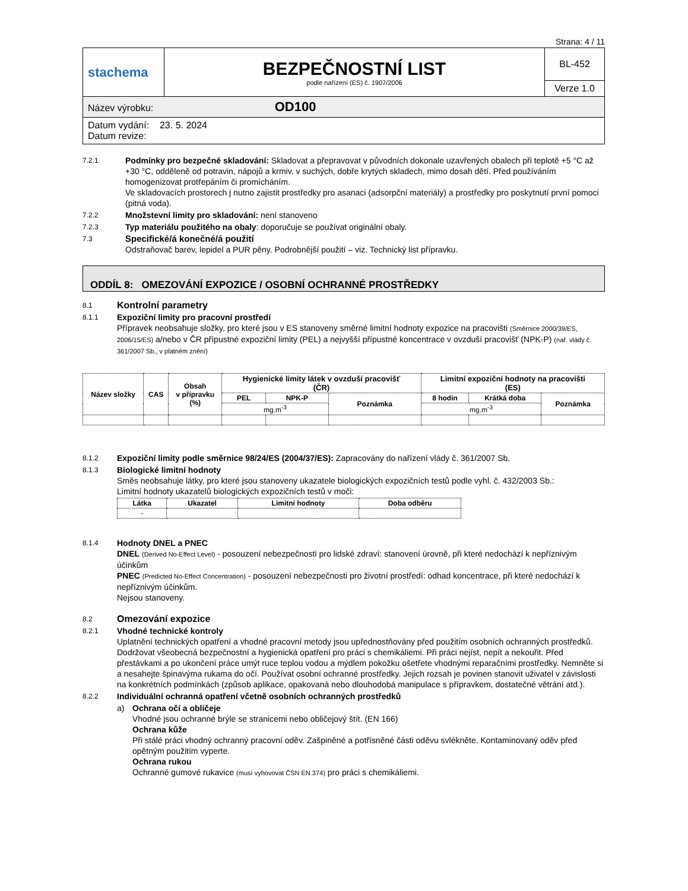Strana: 4 / 11
| stachema | BEZPEČNOSTNÍ LIST podle nařízení (ES) č. 1907/2006 | BL-452 |
| | | Verze 1.0 |
| Název výrobku: OD100 | | |
| Datum vydání: 23. 5. 2024 Datum revize: | | |
7.2.1 Podmínky pro bezpečné skladování: Skladovat a přepravovat v původních dokonale uzavřených obalech při teplotě +5 °C až +30 °C, odděleně od potravin, nápojů a krmiv, v suchých, dobře krytých skladech, mimo dosah dětí. Před používáním homogenizovat protřepáním či promícháním.
Ve skladovacích prostorech j nutno zajistit prostředky pro asanaci (adsorpční materiály) a prostředky pro poskytnutí první pomoci (pitná voda).
7.2.2 Množstevní limity pro skladování: není stanoveno
7.2.3 Typ materiálu použitého na obaly: doporučuje se používat originální obaly.
7.3 Specifické/á konečné/á použití
Odstraňovač barev, lepidel a PUR pěny. Podrobnější použití – viz. Technický list přípravku.
ODDÍL 8: OMEZOVÁNÍ EXPOZICE / OSOBNÍ OCHRANNÉ PROSTŘEDKY
8.1 Kontrolní parametry
8.1.1 Expoziční limity pro pracovní prostředí
Přípravek neobsahuje složky, pro které jsou v ES stanoveny směrné limitní hodnoty expozice na pracovišti (Směrnice 2000/39/ES, 2006/15/ES) a/nebo v ČR přípustné expoziční limity (PEL) a nejvyšší přípustné koncentrace v ovzduší pracovišť (NPK-P) (nař. vlády č. 361/2007 Sb., v platném znění)
| Název složky | CAS | Obsah v přípravku (%) | Hygienické limity látek v ovzduší pracovišť (ČR) | | | Limitní expoziční hodnoty na pracovišti (ES) | | |
| --- | --- | --- | --- | --- | --- | --- | --- | --- |
| | | | PEL | NPK-P | Poznámka | 8 hodin | Krátká doba | Poznámka |
| | | | mg.m<sup>-3</sup> | | | mg.m<sup>-3</sup> | | |
8.1.2 Expoziční limity podle směrnice 98/24/ES (2004/37/ES): Zapracovány do nařízení vlády č. 361/2007 Sb.
8.1.3 Biologické limitní hodnoty
Směs neobsahuje látky, pro které jsou stanoveny ukazatele biologických expozičních testů podle vyhl. č. 432/2003 Sb.:
Limitní hodnoty ukazatelů biologických expozičních testů v moči:
| Látka | Ukazatel | Limitní hodnoty | Doba odběru |
| --- | --- | --- | --- |
| - | | | |
8.1.4 Hodnoty DNEL a PNEC
DNEL (Derived No-Effect Level) - posouzení nebezpečnosti pro lidské zdraví: stanovení úrovně, při které nedochází k nepříznivým účinkům
PNEC (Predicted No-Effect Concentration) - posouzení nebezpečnosti pro životní prostředí: odhad koncentrace, při které nedochází k nepříznivým účinkům.
Nejsou stanoveny.
8.2 Omezování expozice
8.2.1 Vhodné technické kontroly
Uplatnění technických opatření a vhodné pracovní metody jsou upřednostňovány před použitím osobních ochranných prostředků.
Dodržovat všeobecná bezpečnostní a hygienická opatření pro práci s chemikáliemi. Při práci nejíst, nepít a nekouřit. Před přestávkami a po ukončení práce umýt ruce teplou vodou a mýdlem pokožku ošetřete vhodnými reparačními prostředky. Nemněte si a nesahejte špinavýma rukama do očí. Používat osobní ochranné prostředky. Jejich rozsah je povinen stanovit uživatel v závislosti na konkrétních podmínkách (způsob aplikace, opakovaná nebo dlouhodobá manipulace s přípravkem, dostatečné větrání atd.).
8.2.2 Individuální ochranná opatření včetně osobních ochranných prostředků
a) Ochrana očí a obličeje
Vhodné jsou ochranné brýle se stranicemi nebo obličejový štít. (EN 166)
Ochrana kůže
Při stálé práci vhodný ochranný pracovní oděv. Zašpiněné a potřísněné části oděvu svlékněte. Kontaminovaný oděv před opětným použitím vyperte.
Ochrana rukou
Ochranné gumové rukavice (musí vyhovovat ČSN EN 374) pro práci s chemikáliemi.